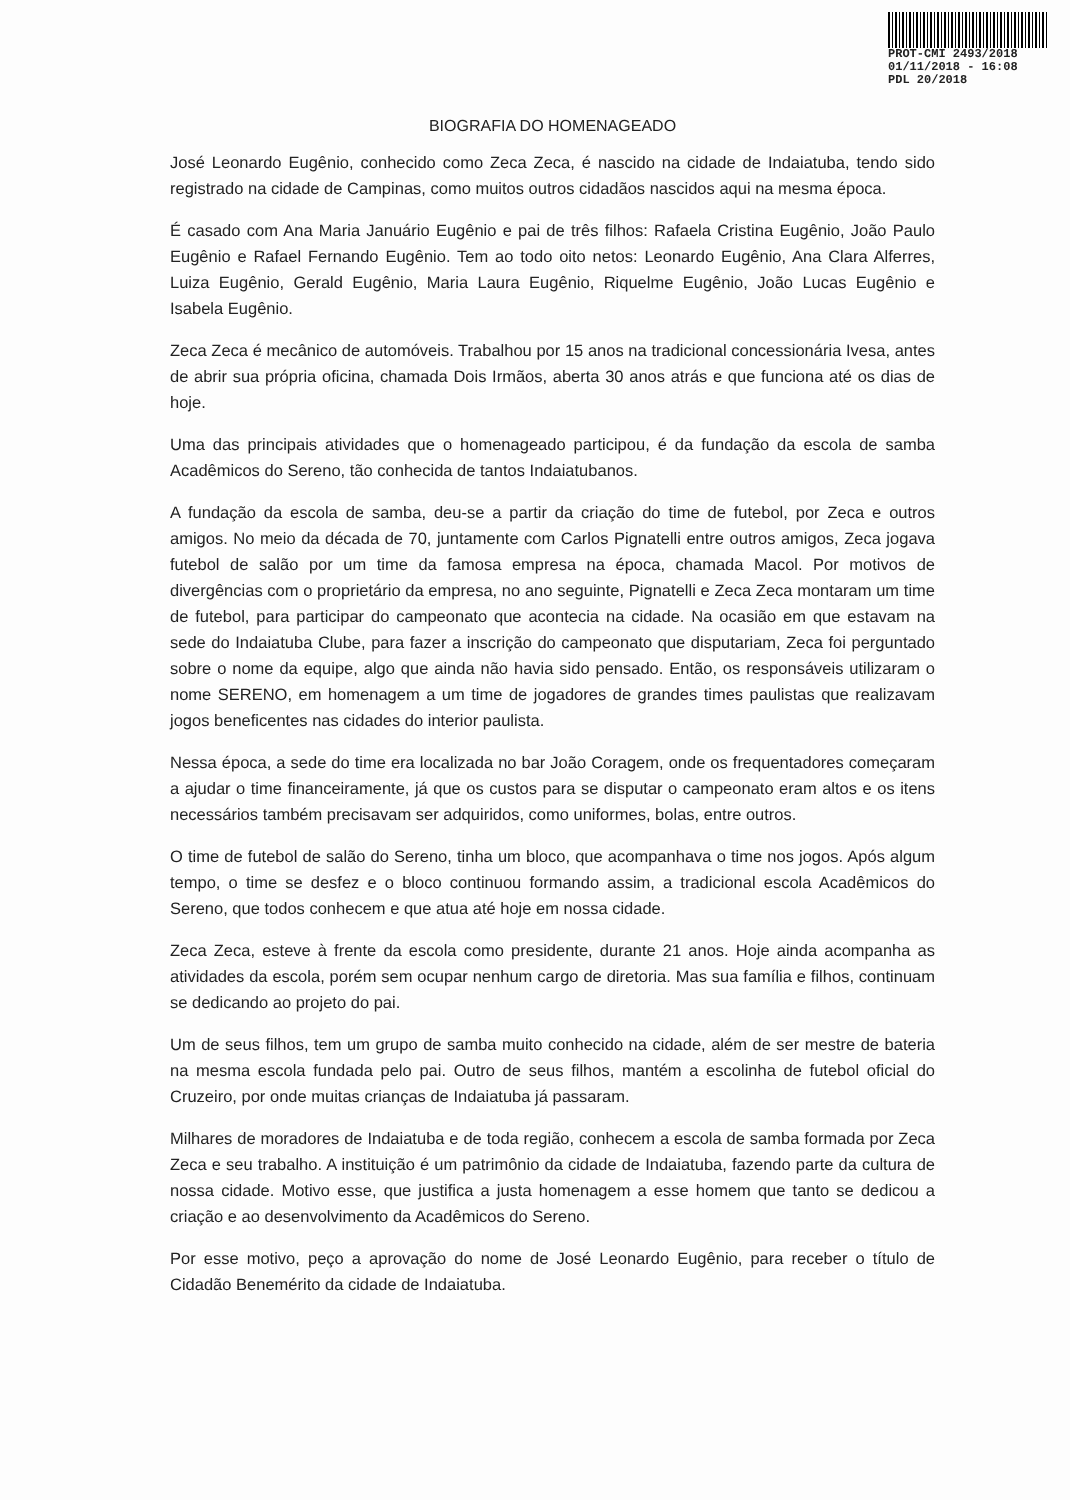PROT-CMI 2493/2018
01/11/2018 - 16:08
PDL 20/2018
BIOGRAFIA DO HOMENAGEADO
José Leonardo Eugênio, conhecido como Zeca Zeca, é nascido na cidade de Indaiatuba, tendo sido registrado na cidade de Campinas, como muitos outros cidadãos nascidos aqui na mesma época.
É casado com Ana Maria Januário Eugênio e pai de três filhos: Rafaela Cristina Eugênio, João Paulo Eugênio e Rafael Fernando Eugênio. Tem ao todo oito netos: Leonardo Eugênio, Ana Clara Alferres, Luiza Eugênio, Gerald Eugênio, Maria Laura Eugênio, Riquelme Eugênio, João Lucas Eugênio e Isabela Eugênio.
Zeca Zeca é mecânico de automóveis. Trabalhou por 15 anos na tradicional concessionária Ivesa, antes de abrir sua própria oficina, chamada Dois Irmãos, aberta 30 anos atrás e que funciona até os dias de hoje.
Uma das principais atividades que o homenageado participou, é da fundação da escola de samba Acadêmicos do Sereno, tão conhecida de tantos Indaiatubanos.
A fundação da escola de samba, deu-se a partir da criação do time de futebol, por Zeca e outros amigos. No meio da década de 70, juntamente com Carlos Pignatelli entre outros amigos, Zeca jogava futebol de salão por um time da famosa empresa na época, chamada Macol. Por motivos de divergências com o proprietário da empresa, no ano seguinte, Pignatelli e Zeca Zeca montaram um time de futebol, para participar do campeonato que acontecia na cidade. Na ocasião em que estavam na sede do Indaiatuba Clube, para fazer a inscrição do campeonato que disputariam, Zeca foi perguntado sobre o nome da equipe, algo que ainda não havia sido pensado. Então, os responsáveis utilizaram o nome SERENO, em homenagem a um time de jogadores de grandes times paulistas que realizavam jogos beneficentes nas cidades do interior paulista.
Nessa época, a sede do time era localizada no bar João Coragem, onde os frequentadores começaram a ajudar o time financeiramente, já que os custos para se disputar o campeonato eram altos e os itens necessários também precisavam ser adquiridos, como uniformes, bolas, entre outros.
O time de futebol de salão do Sereno, tinha um bloco, que acompanhava o time nos jogos. Após algum tempo, o time se desfez e o bloco continuou formando assim, a tradicional escola Acadêmicos do Sereno, que todos conhecem e que atua até hoje em nossa cidade.
Zeca Zeca, esteve à frente da escola como presidente, durante 21 anos. Hoje ainda acompanha as atividades da escola, porém sem ocupar nenhum cargo de diretoria. Mas sua família e filhos, continuam se dedicando ao projeto do pai.
Um de seus filhos, tem um grupo de samba muito conhecido na cidade, além de ser mestre de bateria na mesma escola fundada pelo pai. Outro de seus filhos, mantém a escolinha de futebol oficial do Cruzeiro, por onde muitas crianças de Indaiatuba já passaram.
Milhares de moradores de Indaiatuba e de toda região, conhecem a escola de samba formada por Zeca Zeca e seu trabalho. A instituição é um patrimônio da cidade de Indaiatuba, fazendo parte da cultura de nossa cidade. Motivo esse, que justifica a justa homenagem a esse homem que tanto se dedicou a criação e ao desenvolvimento da Acadêmicos do Sereno.
Por esse motivo, peço a aprovação do nome de José Leonardo Eugênio, para receber o título de Cidadão Benemérito da cidade de Indaiatuba.